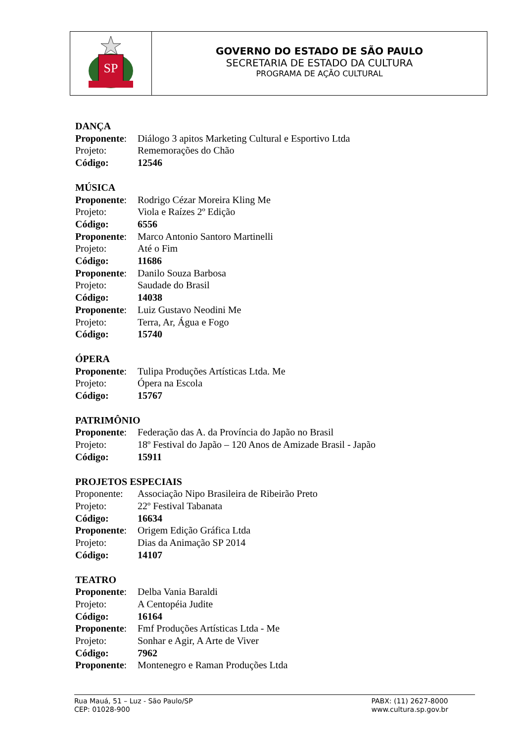SP
GOVERNO DO ESTADO DE SÃO PAULO
SECRETARIA DE ESTADO DA CULTURA
PROGRAMA DE AÇÃO CULTURAL
DANÇA
Proponente: Diálogo 3 apitos Marketing Cultural e Esportivo Ltda
Projeto: Rememorações do Chão
Código: 12546
MÚSICA
Proponente: Rodrigo Cézar Moreira Kling Me
Projeto: Viola e Raízes 2º Edição
Código: 6556
Proponente: Marco Antonio Santoro Martinelli
Projeto: Até o Fim
Código: 11686
Proponente: Danilo Souza Barbosa
Projeto: Saudade do Brasil
Código: 14038
Proponente: Luiz Gustavo Neodini Me
Projeto: Terra, Ar, Água e Fogo
Código: 15740
ÓPERA
Proponente: Tulipa Produções Artísticas Ltda. Me
Projeto: Ópera na Escola
Código: 15767
PATRIMÔNIO
Proponente: Federação das A. da Província do Japão no Brasil
Projeto: 18º Festival do Japão – 120 Anos de Amizade Brasil - Japão
Código: 15911
PROJETOS ESPECIAIS
Proponente: Associação Nipo Brasileira de Ribeirão Preto
Projeto: 22º Festival Tabanata
Código: 16634
Proponente: Origem Edição Gráfica Ltda
Projeto: Dias da Animação SP 2014
Código: 14107
TEATRO
Proponente: Delba Vania Baraldi
Projeto: A Centopéia Judite
Código: 16164
Proponente: Fmf Produções Artísticas Ltda - Me
Projeto: Sonhar e Agir, A Arte de Viver
Código: 7962
Proponente: Montenegro e Raman Produções Ltda
Rua Mauá, 51 – Luz - São Paulo/SP
CEP: 01028-900
PABX: (11) 2627-8000
www.cultura.sp.gov.br